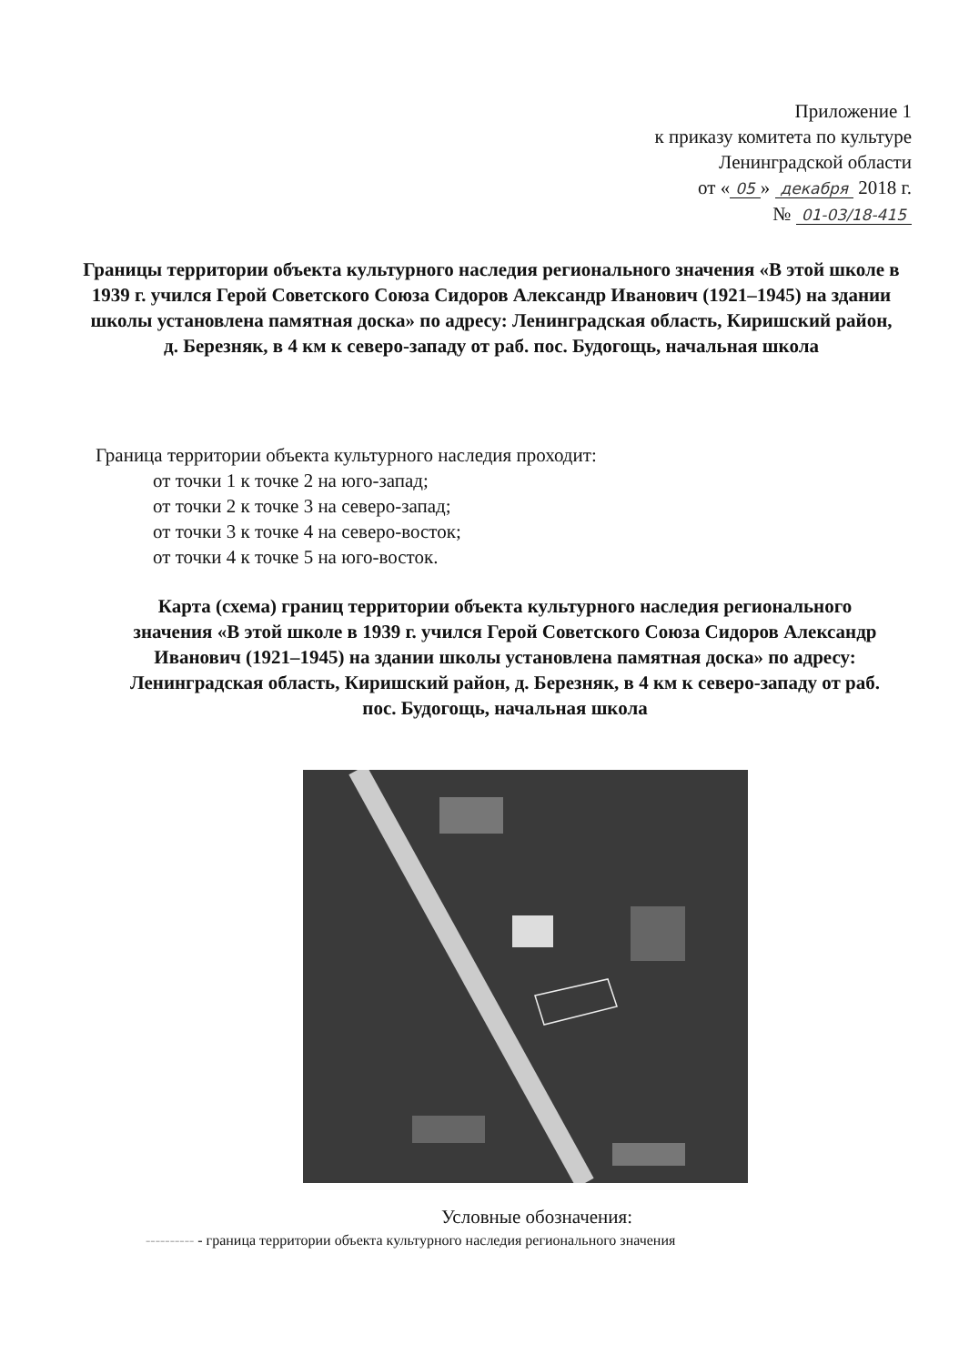Приложение 1
к приказу комитета по культуре
Ленинградской области
от « 05 » декабря 2018 г.
№ 01-03/18-415
Границы территории объекта культурного наследия регионального значения «В этой школе в 1939 г. учился Герой Советского Союза Сидоров Александр Иванович (1921–1945) на здании школы установлена памятная доска» по адресу: Ленинградская область, Киришский район, д. Березняк, в 4 км к северо-западу от раб. пос. Будогощь, начальная школа
Граница территории объекта культурного наследия проходит:
от точки 1 к точке 2 на юго-запад;
от точки 2 к точке 3 на северо-запад;
от точки 3 к точке 4 на северо-восток;
от точки 4 к точке 5 на юго-восток.
Карта (схема) границ территории объекта культурного наследия регионального значения «В этой школе в 1939 г. учился Герой Советского Союза Сидоров Александр Иванович (1921–1945) на здании школы установлена памятная доска» по адресу: Ленинградская область, Киришский район, д. Березняк, в 4 км к северо-западу от раб. пос. Будогощь, начальная школа
Условные обозначения:
---------- - граница территории объекта культурного наследия регионального значения